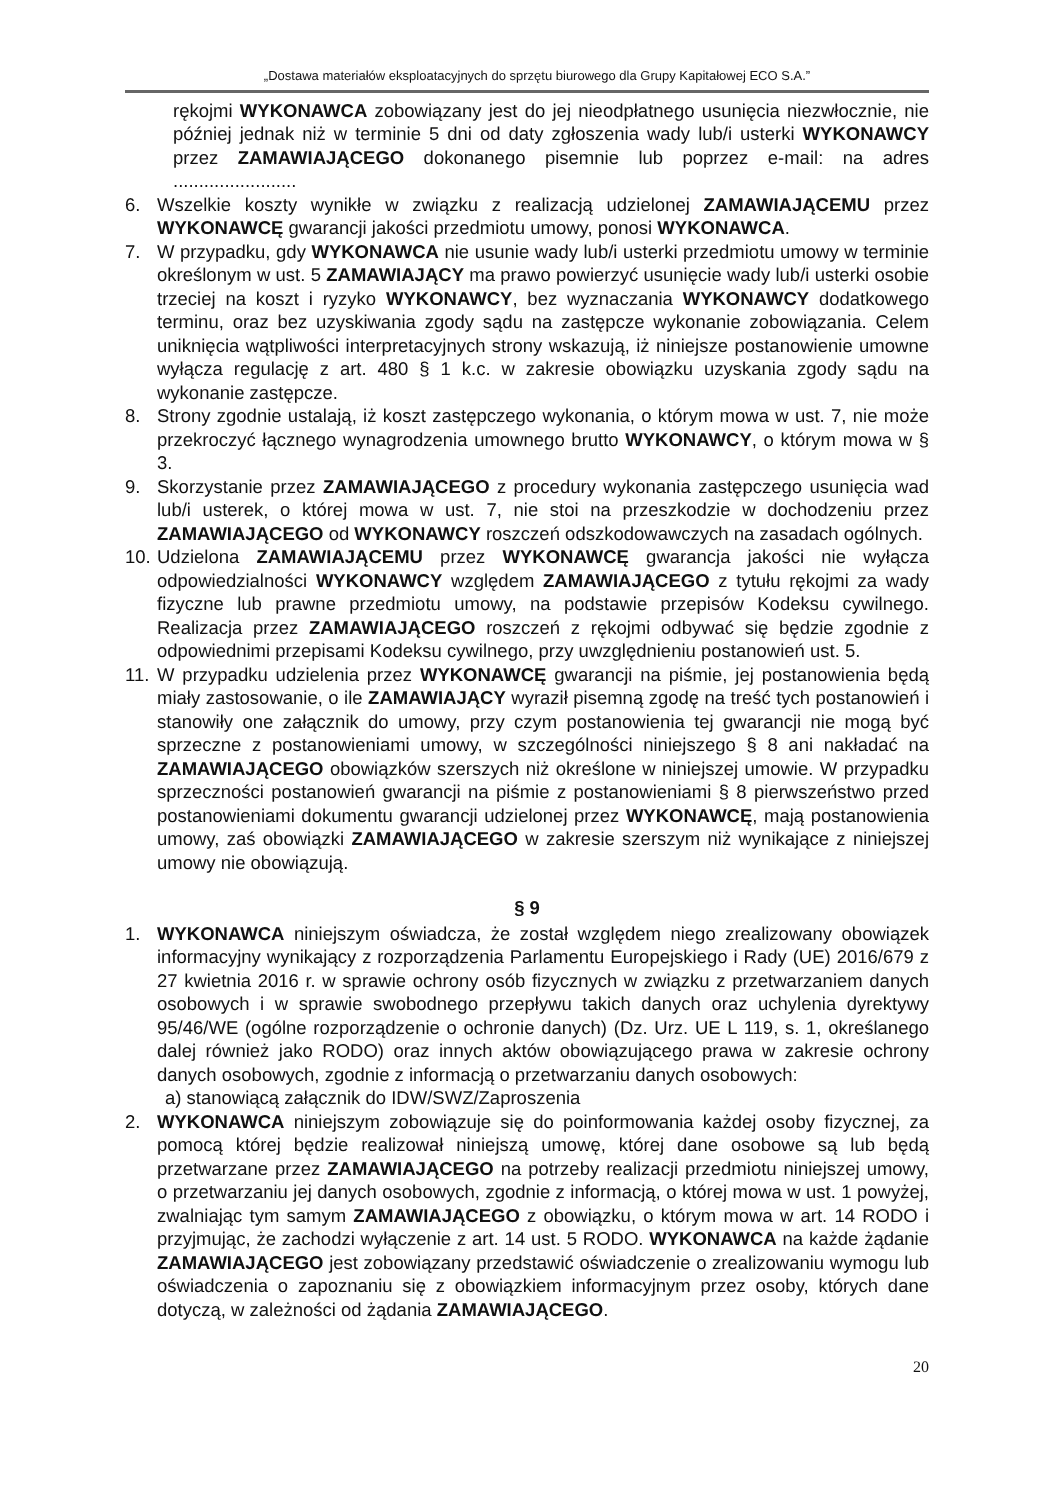„Dostawa materiałów eksploatacyjnych do sprzętu biurowego dla Grupy Kapitałowej ECO S.A.”
rękojmi WYKONAWCA zobowiązany jest do jej nieodpłatnego usunięcia niezwłocznie, nie później jednak niż w terminie 5 dni od daty zgłoszenia wady lub/i usterki WYKONAWCY przez ZAMAWIAJĄCEGO dokonanego pisemnie lub poprzez e-mail: na adres ........................
6. Wszelkie koszty wynikłe w związku z realizacją udzielonej ZAMAWIAJĄCEMU przez WYKONAWCĘ gwarancji jakości przedmiotu umowy, ponosi WYKONAWCA.
7. W przypadku, gdy WYKONAWCA nie usunie wady lub/i usterki przedmiotu umowy w terminie określonym w ust. 5 ZAMAWIAJĄCY ma prawo powierzyć usunięcie wady lub/i usterki osobie trzeciej na koszt i ryzyko WYKONAWCY, bez wyznaczania WYKONAWCY dodatkowego terminu, oraz bez uzyskiwania zgody sądu na zastępcze wykonanie zobowiązania. Celem uniknięcia wątpliwości interpretacyjnych strony wskazują, iż niniejsze postanowienie umowne wyłącza regulację z art. 480 § 1 k.c. w zakresie obowiązku uzyskania zgody sądu na wykonanie zastępcze.
8. Strony zgodnie ustalają, iż koszt zastępczego wykonania, o którym mowa w ust. 7, nie może przekroczyć łącznego wynagrodzenia umownego brutto WYKONAWCY, o którym mowa w § 3.
9. Skorzystanie przez ZAMAWIAJĄCEGO z procedury wykonania zastępczego usunięcia wad lub/i usterek, o której mowa w ust. 7, nie stoi na przeszkodzie w dochodzeniu przez ZAMAWIAJĄCEGO od WYKONAWCY roszczeń odszkodowawczych na zasadach ogólnych.
10. Udzielona ZAMAWIAJĄCEMU przez WYKONAWCĘ gwarancja jakości nie wyłącza odpowiedzialności WYKONAWCY względem ZAMAWIAJĄCEGO z tytułu rękojmi za wady fizyczne lub prawne przedmiotu umowy, na podstawie przepisów Kodeksu cywilnego. Realizacja przez ZAMAWIAJĄCEGO roszczeń z rękojmi odbywać się będzie zgodnie z odpowiednimi przepisami Kodeksu cywilnego, przy uwzględnieniu postanowień ust. 5.
11. W przypadku udzielenia przez WYKONAWCĘ gwarancji na piśmie, jej postanowienia będą miały zastosowanie, o ile ZAMAWIAJĄCY wyraził pisemną zgodę na treść tych postanowień i stanowiły one załącznik do umowy, przy czym postanowienia tej gwarancji nie mogą być sprzeczne z postanowieniami umowy, w szczególności niniejszego § 8 ani nakładać na ZAMAWIAJĄCEGO obowiązków szerszych niż określone w niniejszej umowie. W przypadku sprzeczności postanowień gwarancji na piśmie z postanowieniami § 8 pierwszeństwo przed postanowieniami dokumentu gwarancji udzielonej przez WYKONAWCĘ, mają postanowienia umowy, zaś obowiązki ZAMAWIAJĄCEGO w zakresie szerszym niż wynikające z niniejszej umowy nie obowiązują.
§ 9
1. WYKONAWCA niniejszym oświadcza, że został względem niego zrealizowany obowiązek informacyjny wynikający z rozporządzenia Parlamentu Europejskiego i Rady (UE) 2016/679 z 27 kwietnia 2016 r. w sprawie ochrony osób fizycznych w związku z przetwarzaniem danych osobowych i w sprawie swobodnego przepływu takich danych oraz uchylenia dyrektywy 95/46/WE (ogólne rozporządzenie o ochronie danych) (Dz. Urz. UE L 119, s. 1, określanego dalej również jako RODO) oraz innych aktów obowiązującego prawa w zakresie ochrony danych osobowych, zgodnie z informacją o przetwarzaniu danych osobowych:
a) stanowiącą załącznik do IDW/SWZ/Zaproszenia
2. WYKONAWCA niniejszym zobowiązuje się do poinformowania każdej osoby fizycznej, za pomocą której będzie realizował niniejszą umowę, której dane osobowe są lub będą przetwarzane przez ZAMAWIAJĄCEGO na potrzeby realizacji przedmiotu niniejszej umowy, o przetwarzaniu jej danych osobowych, zgodnie z informacją, o której mowa w ust. 1 powyżej, zwalniając tym samym ZAMAWIAJĄCEGO z obowiązku, o którym mowa w art. 14 RODO i przyjmując, że zachodzi wyłączenie z art. 14 ust. 5 RODO. WYKONAWCA na każde żądanie ZAMAWIAJĄCEGO jest zobowiązany przedstawić oświadczenie o zrealizowaniu wymogu lub oświadczenia o zapoznaniu się z obowiązkiem informacyjnym przez osoby, których dane dotyczą, w zależności od żądania ZAMAWIAJĄCEGO.
20